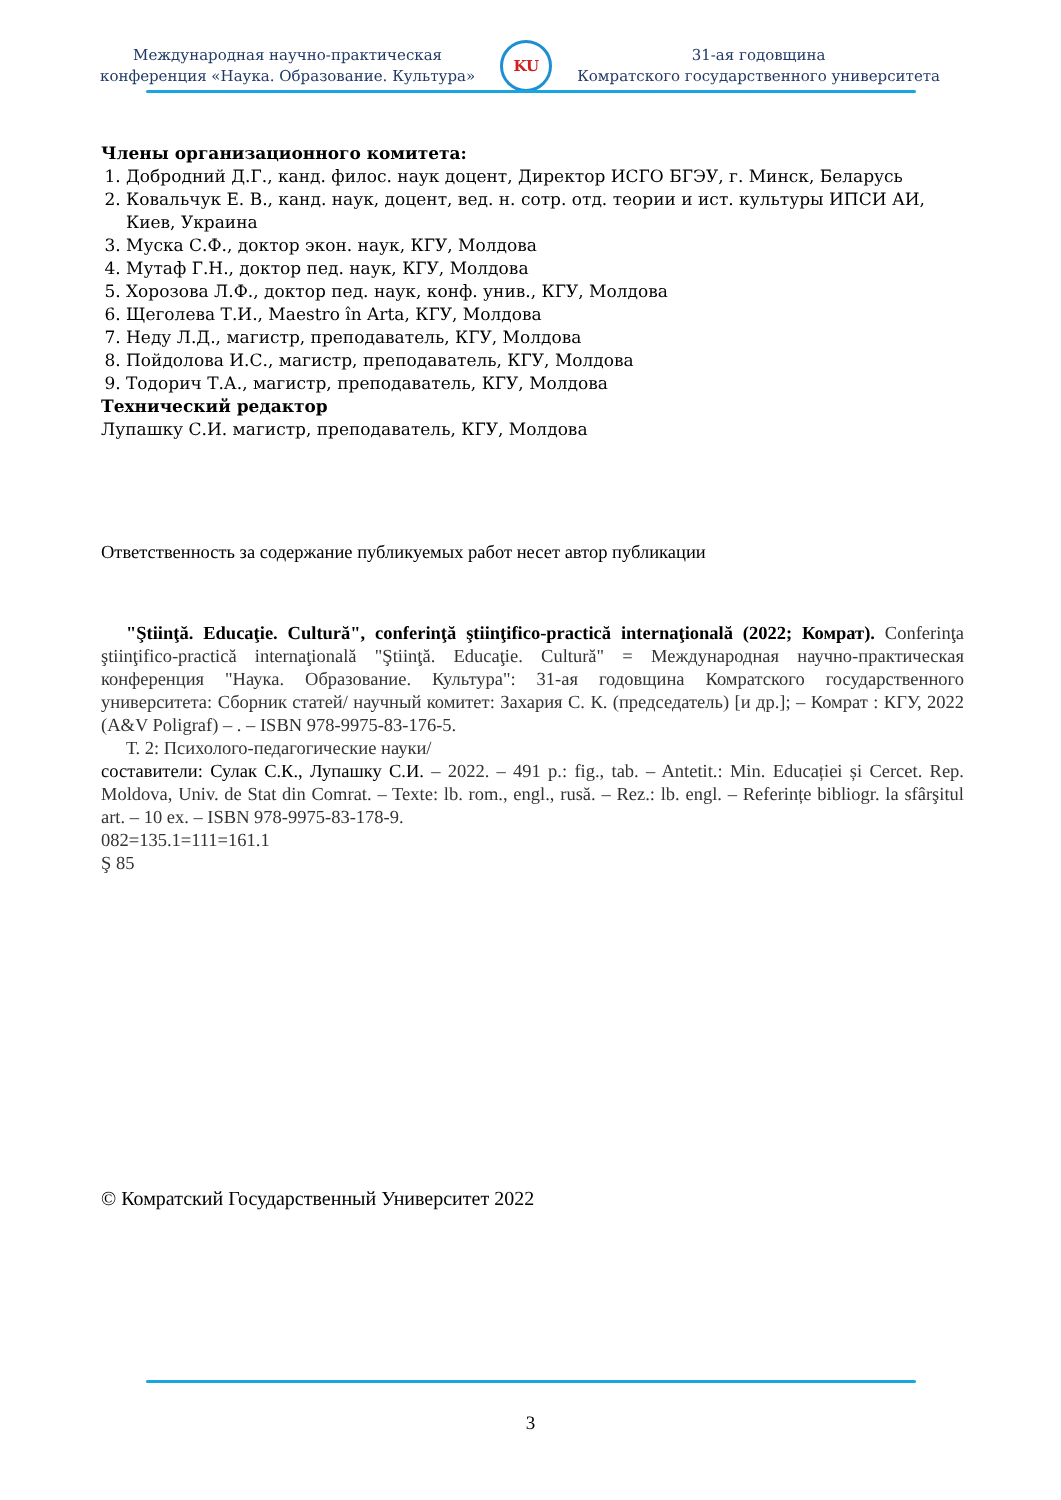Международная научно-практическая
конференция «Наука. Образование. Культура»
KU
31-ая годовщина
Комратского государственного университета
Члены организационного комитета:
1. Добродний Д.Г., канд. филос. наук доцент, Директор ИСГО БГЭУ, г. Минск, Беларусь
2. Ковальчук Е. В., канд. наук, доцент, вед. н. сотр. отд. теории и ист. культуры ИПСИ АИ, Киев, Украина
3. Муска С.Ф., доктор экон. наук, КГУ, Молдова
4. Мутаф Г.Н., доктор пед. наук, КГУ, Молдова
5. Хорозова Л.Ф., доктор пед. наук, конф. унив., КГУ, Молдова
6. Щеголева Т.И., Maestro în Arta, КГУ, Молдова
7. Неду Л.Д., магистр, преподаватель, КГУ, Молдова
8. Пойдолова И.С., магистр, преподаватель, КГУ, Молдова
9. Тодорич Т.А., магистр, преподаватель, КГУ, Молдова
Технический редактор
Лупашку С.И. магистр, преподаватель, КГУ, Молдова
Ответственность за содержание публикуемых работ несет автор публикации
"Ştiinţă. Educaţie. Cultură", conferinţă ştiinţifico-practică internaţională (2022; Комрат). Conferinţa ştiinţifico-practică internaţională "Ştiinţă. Educaţie. Cultură" = Международная научно-практическая конференция "Наука. Образование. Культура": 31-ая годовщина Комратского государственного университета: Сборник статей/ научный комитет: Захария С. К. (председатель) [и др.]; – Комрат : КГУ, 2022 (A&V Poligraf) – . – ISBN 978-9975-83-176-5.
Т. 2: Психолого-педагогические науки/
составители: Сулак С.К., Лупашку С.И. – 2022. – 491 p.: fig., tab. – Antetit.: Min. Educației și Cercet. Rep. Moldova, Univ. de Stat din Comrat. – Texte: lb. rom., engl., rusă. – Rez.: lb. engl. – Referințe bibliogr. la sfârşitul art. – 10 ex. – ISBN 978-9975-83-178-9.
082=135.1=111=161.1
Ş 85
© Комратский Государственный Университет 2022
3